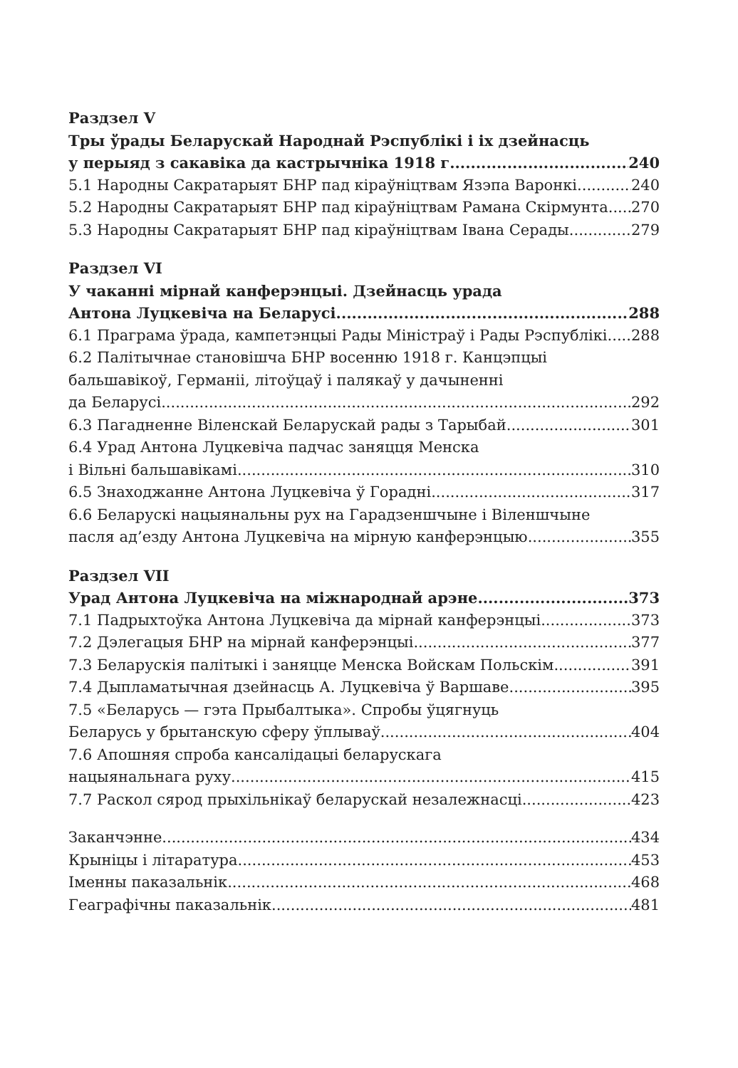Раздзел V
Тры ўрады Беларускай Народнай Рэспублікі і іх дзейнасць
у перыяд з сакавіка да кастрычніка 1918 г. 240
5.1 Народны Сакратарыят БНР пад кіраўніцтвам Язэпа Варонкі 240
5.2 Народны Сакратарыят БНР пад кіраўніцтвам Рамана Скірмунта 270
5.3 Народны Сакратарыят БНР пад кіраўніцтвам Івана Серады 279
Раздзел VI
У чаканні мірнай канферэнцыі. Дзейнасць урада
Антона Луцкевіча на Беларусі 288
6.1 Праграма ўрада, кампетэнцыі Рады Міністраў і Рады Рэспублікі 288
6.2 Палітычнае становішча БНР восенню 1918 г. Канцэпцыі
бальшавікоў, Германіі, літоўцаў і палякаў у дачыненні
да Беларусі 292
6.3 Пагадненне Віленскай Беларускай рады з Тарыбай 301
6.4 Урад Антона Луцкевіча падчас заняцця Менска
і Вільні бальшавікамі 310
6.5 Знаходжанне Антона Луцкевіча ў Горадні 317
6.6 Беларускі нацыянальны рух на Гарадзеншчыне і Віленшчыне
пасля ад’езду Антона Луцкевіча на мірную канферэнцыю 355
Раздзел VII
Урад Антона Луцкевіча на міжнароднай арэне 373
7.1 Падрыхтоўка Антона Луцкевіча да мірнай канферэнцыі 373
7.2 Дэлегацыя БНР на мірнай канферэнцыі 377
7.3 Беларускія палітыкі і заняцце Менска Войскам Польскім 391
7.4 Дыпламатычная дзейнасць А. Луцкевіча ў Варшаве 395
7.5 «Беларусь — гэта Прыбалтыка». Спробы ўцягнуць
Беларусь у брытанскую сферу ўплываў 404
7.6 Апошняя спроба кансалідацыі беларускага
нацыянальнага руху 415
7.7 Раскол сярод прыхільнікаў беларускай незалежнасці 423
Заканчэнне 434
Крыніцы і літаратура 453
Іменны паказальнік 468
Геаграфічны паказальнік 481